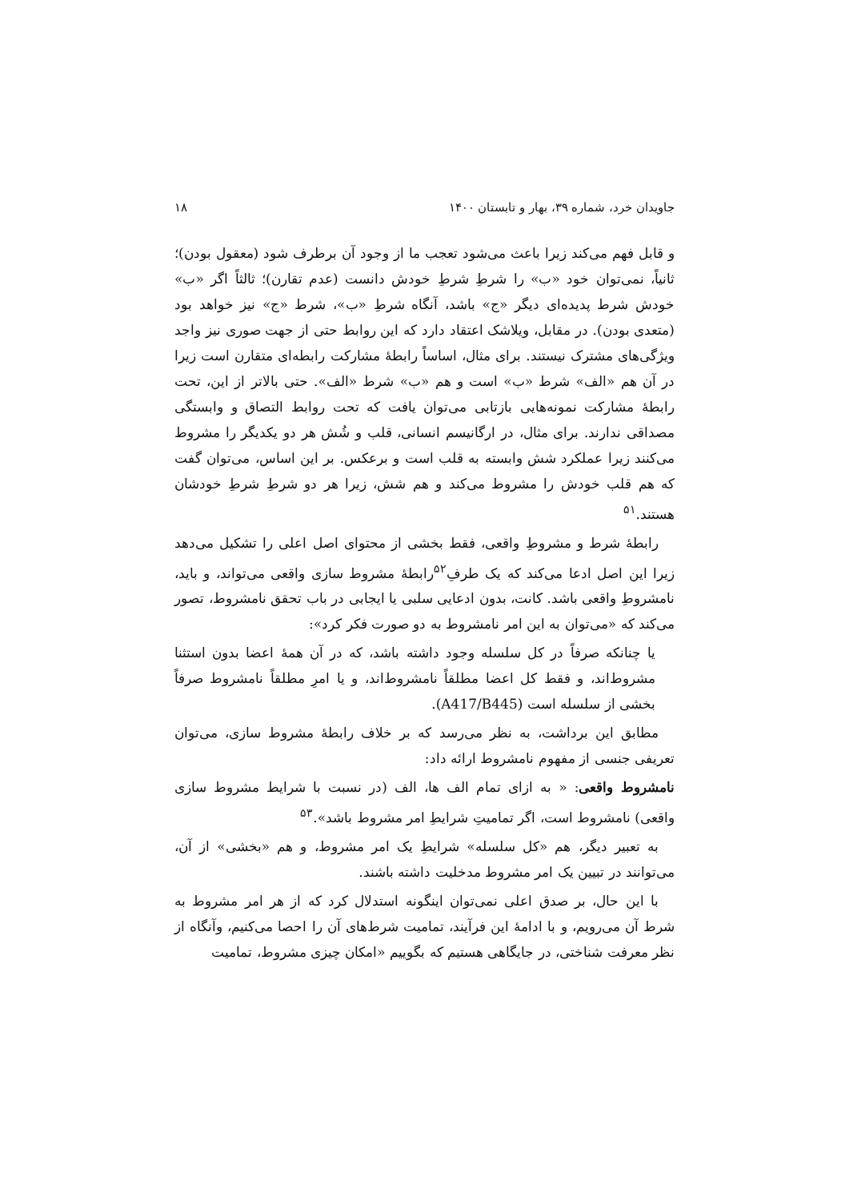جاویدان خرد، شماره ۳۹، بهار و تابستان ۱۴۰۰ ۱۸
و قابل فهم می‌کند زیرا باعث می‌شود تعجب ما از وجود آن برطرف شود (معقول بودن)؛ ثانیاً، نمی‌توان خود «ب» را شرطِ شرطِ خودش دانست (عدم تقارن)؛ ثالثاً اگر «ب» خودش شرط پدیده‌ای دیگر «ج» باشد، آنگاه شرطِ «ب»، شرط «ج» نیز خواهد بود (متعدی بودن). در مقابل، ویلاشک اعتقاد دارد که این روابط حتی از جهت صوری نیز واجد ویژگی‌های مشترک نیستند. برای مثال، اساساً رابطهٔ مشارکت رابطه‌ای متقارن است زیرا در آن هم «الف» شرط «ب» است و هم «ب» شرط «الف». حتی بالاتر از این، تحت رابطهٔ مشارکت نمونه‌هایی بازتابی می‌توان یافت که تحت روابط التصاق و وابستگی مصداقی ندارند. برای مثال، در ارگانیسم انسانی، قلب و شُش هر دو یکدیگر را مشروط می‌کنند زیرا عملکرد شش وابسته به قلب است و برعکس. بر این اساس، می‌توان گفت که هم قلب خودش را مشروط می‌کند و هم شش، زیرا هر دو شرطِ شرطِ خودشان هستند.<sup>۵۱</sup>
رابطهٔ شرط و مشروطِ واقعی، فقط بخشی از محتوای اصل اعلی را تشکیل می‌دهد زیرا این اصل ادعا می‌کند که یک طرفِ<sup>۵۲</sup>رابطهٔ مشروط سازی واقعی می‌تواند، و باید، نامشروطِ واقعی باشد. کانت، بدون ادعایی سلبی یا ایجابی در باب تحقق نامشروط، تصور می‌کند که «می‌توان به این امر نامشروط به دو صورت فکر کرد»:
یا چنانکه صرفاً در کل سلسله وجود داشته باشد، که در آن همهٔ اعضا بدون استثنا مشروط‌اند، و فقط کل اعضا مطلقاً نامشروط‌اند، و یا امرِ مطلقاً نامشروط صرفاً بخشی از سلسله است (A417/B445).
مطابق این برداشت، به نظر می‌رسد که بر خلاف رابطهٔ مشروط سازی، می‌توان تعریفی جنسی از مفهوم نامشروط ارائه داد:
نامشروط واقعی: « به ازای تمام الف ها، الف (در نسبت با شرایط مشروط سازی واقعی) نامشروط است، اگر تمامیتِ شرایطِ امر مشروط باشد».<sup>۵۳</sup>
به تعبیر دیگر، هم «کل سلسله» شرایطِ یک امر مشروط، و هم «بخشی» از آن، می‌توانند در تبیین یک امر مشروط مدخلیت داشته باشند.
با این حال، بر صدق اعلی نمی‌توان اینگونه استدلال کرد که از هر امر مشروط به شرط آن می‌رویم، و با ادامهٔ این فرآیند، تمامیت شرط‌های آن را احصا می‌کنیم، وآنگاه از نظر معرفت شناختی، در جایگاهی هستیم که بگوییم «امکان چیزی مشروط، تمامیت